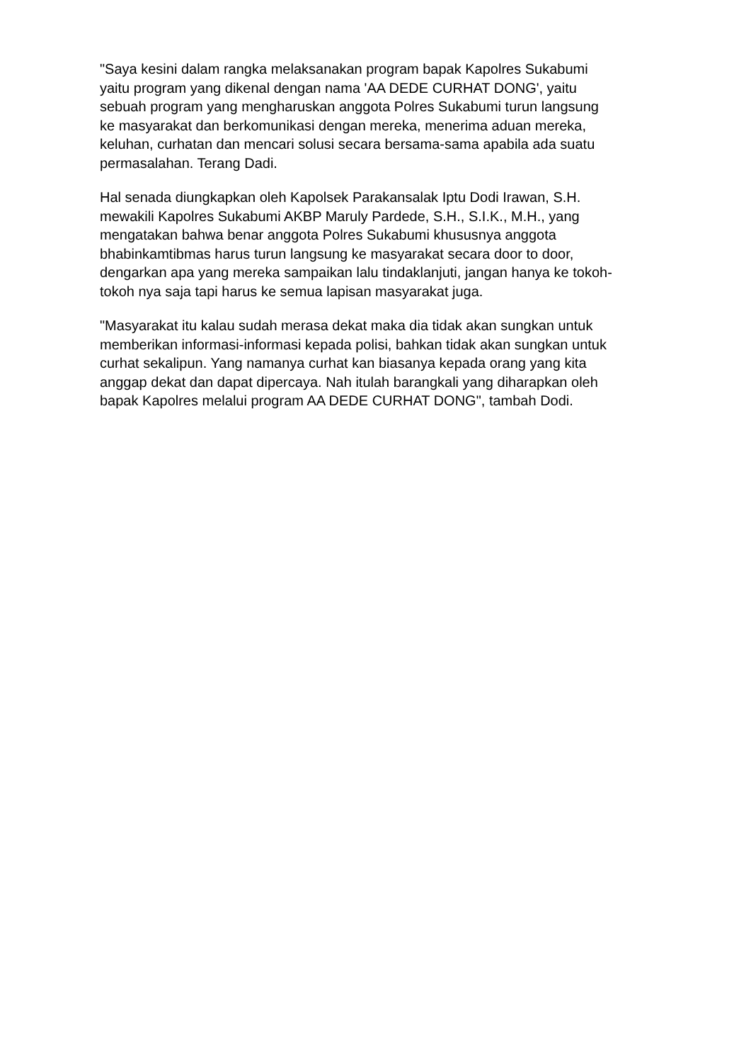"Saya kesini dalam rangka melaksanakan program bapak Kapolres Sukabumi
yaitu program yang dikenal dengan nama 'AA DEDE CURHAT DONG', yaitu
sebuah program yang mengharuskan anggota Polres Sukabumi turun langsung
ke masyarakat dan berkomunikasi dengan mereka, menerima aduan mereka,
keluhan, curhatan dan mencari solusi secara bersama-sama apabila ada suatu
permasalahan. Terang Dadi.
Hal senada diungkapkan oleh Kapolsek Parakansalak Iptu Dodi Irawan, S.H.
mewakili Kapolres Sukabumi AKBP Maruly Pardede, S.H., S.I.K., M.H., yang
mengatakan bahwa benar anggota Polres Sukabumi khususnya anggota
bhabinkamtibmas harus turun langsung ke masyarakat secara door to door,
dengarkan apa yang mereka sampaikan lalu tindaklanjuti, jangan hanya ke tokoh-
tokoh nya saja tapi harus ke semua lapisan masyarakat juga.
"Masyarakat itu kalau sudah merasa dekat maka dia tidak akan sungkan untuk
memberikan informasi-informasi kepada polisi, bahkan tidak akan sungkan untuk
curhat sekalipun. Yang namanya curhat kan biasanya kepada orang yang kita
anggap dekat dan dapat dipercaya. Nah itulah barangkali yang diharapkan oleh
bapak Kapolres melalui program AA DEDE CURHAT DONG", tambah Dodi.